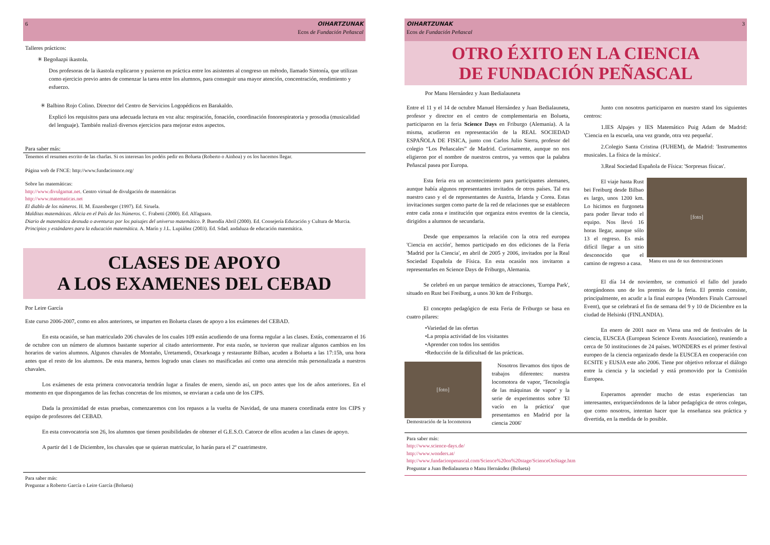6 OIHARTZUNAK
Ecos de Fundación Peñascal
Talleres prácticos:
✳ Begoñazpi ikastola.
Dos profesoras de la ikastola explicaron y pusieron en práctica entre los asistentes al congreso un método, llamado Sintonía, que utilizan como ejercicio previo antes de comenzar la tarea entre los alumnos, para conseguir una mayor atención, concentración, rendimiento y esfuerzo.
✳ Balbino Rojo Colino. Director del Centro de Servicios Logopédicos en Barakaldo.
Explicó los requisitos para una adecuada lectura en voz alta: respiración, fonación, coordinación fonorespiratoria y prosodia (musicalidad del lenguaje). También realizó diversos ejercicios para mejorar estos aspectos.
Para saber más:
Tenemos el resumen escrito de las charlas. Si os interesan los podéis pedir en Bolueta (Roberto o Ainhoa) y os los hacemos llegar.
Página web de FNCE: http://www.fundacionnce.org/
Sobre las matemáticas:
http://www.divulgamat.net. Centro virtual de divulgación de matemáticas
http://www.matematicas.net
El diablo de los números. H. M. Enzenberger (1997). Ed. Siruela.
Malditas matemáticas. Alicia en el País de los Números. C. Frabetti (2000). Ed. Alfaguara.
Diario de matemática desnuda o aventuras por los paisajes del universo matemático. P. Buendía Abril (2000). Ed. Consejería Educación y Cultura de Murcia.
Principios y estándares para la educación matemática. A. Marín y J.L. Lupiáñez (2003). Ed. Sdad. andaluza de educación matemática.
CLASES DE APOYO
A LOS EXAMENES DEL CEBAD
Por Leire García
Este curso 2006-2007, como en años anteriores, se imparten en Bolueta clases de apoyo a los exámenes del CEBAD.
   En esta ocasión, se han matriculado 206 chavales de los cuales 109 están acudiendo de una forma regular a las clases. Estás, comenzaron el 16 de octubre con un número de alumnos bastante superior al citado anteriormente. Por esta razón, se tuvieron que realizar algunos cambios en los horarios de varios alumnos. Algunos chavales de Montaño, Uretamendi, Otxarkoaga y restaurante Bilbao, acuden a Bolueta a las 17:15h, una hora antes que el resto de los alumnos. De esta manera, hemos logrado unas clases no masificadas así como una atención más personalizada a nuestros chavales.
   Los exámenes de esta primera convocatoria tendrán lugar a finales de enero, siendo así, un poco antes que los de años anteriores. En el momento en que dispongamos de las fechas concretas de los mismos, se enviaran a cada uno de los CIPS.
   Dada la proximidad de estas pruebas, comenzaremos con los repasos a la vuelta de Navidad, de una manera coordinada entre los CIPS y equipo de profesores del CEBAD.
   En esta convocatoria son 26, los alumnos que tienen posibilidades de obtener el G.E.S.O. Catorce de ellos acuden a las clases de apoyo.
   A partir del 1 de Diciembre, los chavales que se quieran matricular, lo harán para el 2º cuatrimestre.
Para saber más:
Preguntar a Roberto García o Leire García (Bolueta)
OIHARTZUNAK
Ecos de Fundación Peñascal 3
OTRO ÉXITO EN LA CIENCIA
DE FUNDACIÓN PEÑASCAL
Por Manu Hernández y Juan Bedialauneta
Entre el 11 y el 14 de octubre Manuel Hernández y Juan Bedialauneta, profesor y director en el centro de complementaria en Bolueta, participaron en la feria Science Days en Friburgo (Alemania). A la misma, acudieron en representación de la REAL SOCIEDAD ESPAÑOLA DE FISICA, junto con Carlos Julio Sierra, profesor del colegio “Los Peñascales” de Madrid. Curiosamente, aunque no nos eligieron por el nombre de nuestros centros, ya vemos que la palabra Peñascal pasea por Europa.
   Esta feria era un acontecimiento para participantes alemanes, aunque había algunos representantes invitados de otros países. Tal era nuestro caso y el de representantes de Austria, Irlanda y Corea. Estas invitaciones surgen como parte de la red de relaciones que se establecen entre cada zona e institución que organiza estos eventos de la ciencia, dirigidos a alumnos de secundaria.
   Desde que empezamos la relación con la otra red europea 'Ciencia en acción', hemos participado en dos ediciones de la Feria 'Madrid por la Ciencia', en abril de 2005 y 2006, invitados por la Real Sociedad Española de Física. En esta ocasión nos invitaron a representarles en Science Days de Friburgo, Alemania.
   Se celebró en un parque temático de atracciones, 'Europa Park', situado en Rust bei Freiburg, a unos 30 km de Friburgo.
   El concepto pedagógico de esta Feria de Friburgo se basa en cuatro pilares:
•Variedad de las ofertas
•La propia actividad de los visitantes
•Aprender con todos los sentidos
•Reducción de la dificultad de las prácticas.
[foto]
Demostración de la locomotora
 Nosotros llevamos dos tipos de trabajos diferentes: nuestra locomotora de vapor, 'Tecnología de las máquinas de vapor' y la serie de experimentos sobre 'El vacío en la práctica' que presentamos en Madrid por la ciencia 2006'
   Junto con nosotros participaron en nuestro stand los siguientes centros:
   1.IES Alpajes y IES Matemático Puig Adam de Madrid: 'Ciencia en la escuela, una vez grande, otra vez pequeña'.
   2.Colegio Santa Cristina (FUHEM), de Madrid: 'Instrumentos musicales. La física de la música'.
   3.Real Sociedad Española de Física: 'Sorpresas físicas'.
   El viaje hasta Rust bei Freiburg desde Bilbao es largo, unos 1200 km. Lo hicimos en furgoneta para poder llevar todo el equipo. Nos llevó 16 horas llegar, aunque sólo 13 el regreso. Es más difícil llegar a un sitio desconocido que el camino de regreso a casa.
[foto]
Manu en una de sus demostraciones
   El día 14 de noviembre, se comunicó el fallo del jurado otorgándonos uno de los premios de la feria. El premio consiste, principalmente, en acudir a la final europea (Wonders Finals Carrousel Event), que se celebrará el fin de semana del 9 y 10 de Diciembre en la ciudad de Helsinki (FINLANDIA).
   En enero de 2001 nace en Viena una red de festivales de la ciencia, EUSCEA (European Science Events Association), reuniendo a cerca de 50 instituciones de 24 países. WONDERS es el primer festival europeo de la ciencia organizado desde la EUSCEA en cooperación con ECSITE y EUSJA este año 2006. Tiene por objetivo reforzar el diálogo entre la ciencia y la sociedad y está promovido por la Comisión Europea.
   Esperamos aprender mucho de estas experiencias tan interesantes, enriqueciéndonos de la labor pedagógica de otros colegas, que como nosotros, intentan hacer que la enseñanza sea práctica y divertida, en la medida de lo posible.
Para saber más:
http://www.science-days.de/
http://www.wonders.at/
http://www.fundacionpenascal.com/Science%20on%20stage/ScienceOnStage.htm
Preguntar a Juan Bedialauneta o Manu Hernández (Bolueta)